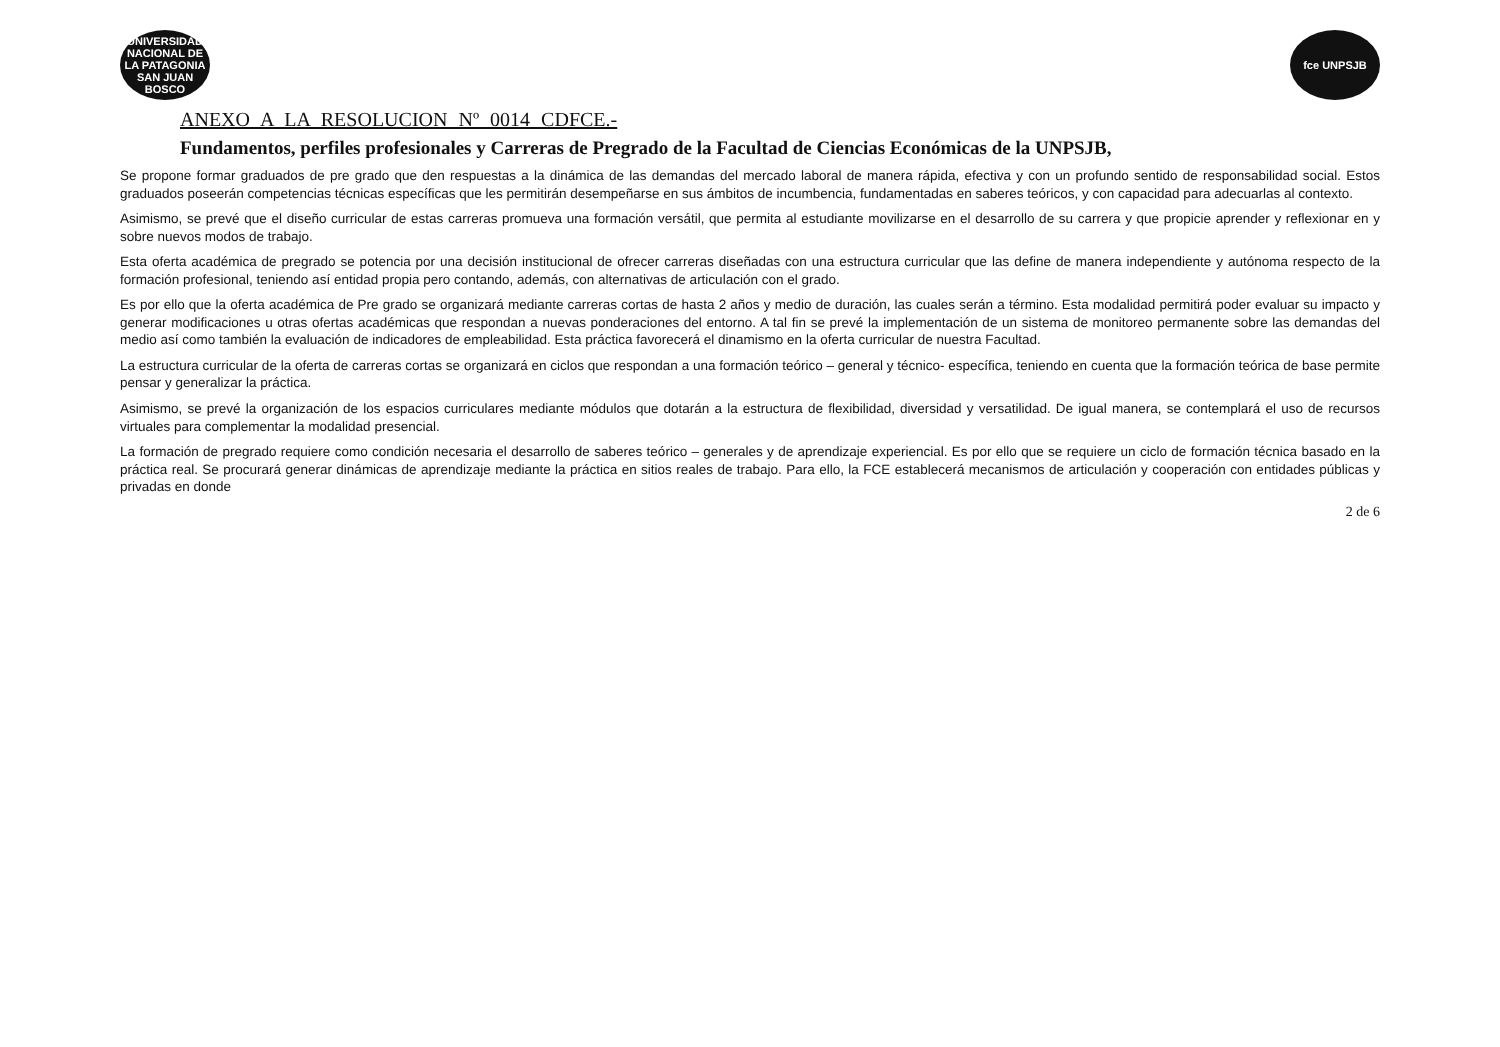UNIVERSIDAD NACIONAL DE LA PATAGONIA SAN JUAN BOSCO
fce UNPSJB
ANEXO A LA RESOLUCION Nº 0014 CDFCE.-
Fundamentos, perfiles profesionales y Carreras de Pregrado de la Facultad de Ciencias Económicas de la UNPSJB,
Se propone formar graduados de pre grado que den respuestas a la dinámica de las demandas del mercado laboral de manera rápida, efectiva y con un profundo sentido de responsabilidad social. Estos graduados poseerán competencias técnicas específicas que les permitirán desempeñarse en sus ámbitos de incumbencia, fundamentadas en saberes teóricos, y con capacidad para adecuarlas al contexto.
Asimismo, se prevé que el diseño curricular de estas carreras promueva una formación versátil, que permita al estudiante movilizarse en el desarrollo de su carrera y que propicie aprender y reflexionar en y sobre nuevos modos de trabajo.
Esta oferta académica de pregrado se potencia por una decisión institucional de ofrecer carreras diseñadas con una estructura curricular que las define de manera independiente y autónoma respecto de la formación profesional, teniendo así entidad propia pero contando, además, con alternativas de articulación con el grado.
Es por ello que la oferta académica de Pre grado se organizará mediante carreras cortas de hasta 2 años y medio de duración, las cuales serán a término. Esta modalidad permitirá poder evaluar su impacto y generar modificaciones u otras ofertas académicas que respondan a nuevas ponderaciones del entorno. A tal fin se prevé la implementación de un sistema de monitoreo permanente sobre las demandas del medio así como también la evaluación de indicadores de empleabilidad. Esta práctica favorecerá el dinamismo en la oferta curricular de nuestra Facultad.
La estructura curricular de la oferta de carreras cortas se organizará en ciclos que respondan a una formación teórico – general y técnico- específica, teniendo en cuenta que la formación teórica de base permite pensar y generalizar la práctica.
Asimismo, se prevé la organización de los espacios curriculares mediante módulos que dotarán a la estructura de flexibilidad, diversidad y versatilidad. De igual manera, se contemplará el uso de recursos virtuales para complementar la modalidad presencial.
La formación de pregrado requiere como condición necesaria el desarrollo de saberes teórico – generales y de aprendizaje experiencial. Es por ello que se requiere un ciclo de formación técnica basado en la práctica real. Se procurará generar dinámicas de aprendizaje mediante la práctica en sitios reales de trabajo. Para ello, la FCE establecerá mecanismos de articulación y cooperación con entidades públicas y privadas en donde
2 de 6